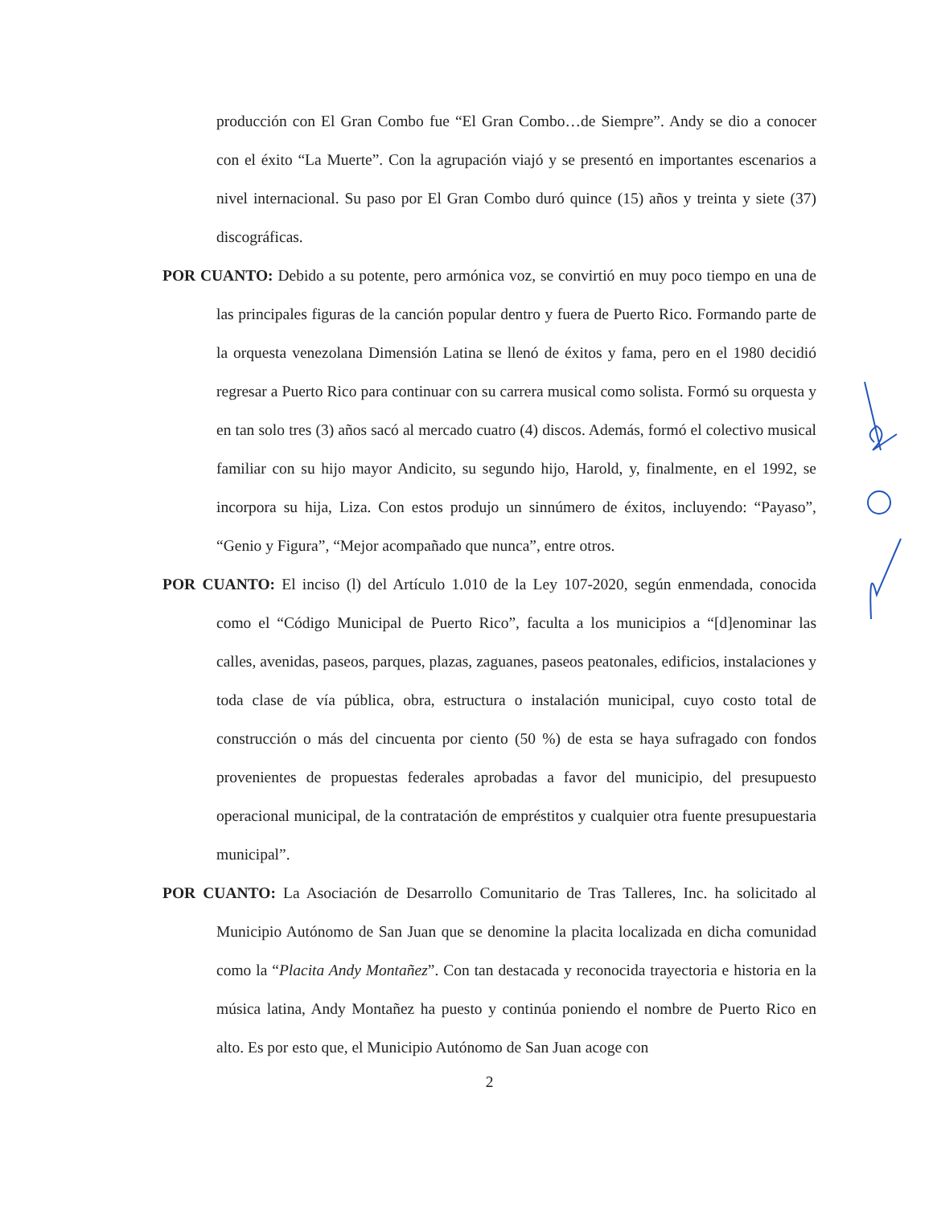producción con El Gran Combo fue “El Gran Combo…de Siempre”. Andy se dio a conocer con el éxito “La Muerte”. Con la agrupación viajó y se presentó en importantes escenarios a nivel internacional. Su paso por El Gran Combo duró quince (15) años y treinta y siete (37) discográficas.
POR CUANTO: Debido a su potente, pero armónica voz, se convirtió en muy poco tiempo en una de las principales figuras de la canción popular dentro y fuera de Puerto Rico. Formando parte de la orquesta venezolana Dimensión Latina se llenó de éxitos y fama, pero en el 1980 decidió regresar a Puerto Rico para continuar con su carrera musical como solista. Formó su orquesta y en tan solo tres (3) años sacó al mercado cuatro (4) discos. Además, formó el colectivo musical familiar con su hijo mayor Andicito, su segundo hijo, Harold, y, finalmente, en el 1992, se incorpora su hija, Liza. Con estos produjo un sinnúmero de éxitos, incluyendo: “Payaso”, “Genio y Figura”, “Mejor acompañado que nunca”, entre otros.
POR CUANTO: El inciso (l) del Artículo 1.010 de la Ley 107-2020, según enmendada, conocida como el “Código Municipal de Puerto Rico”, faculta a los municipios a “[d]enominar las calles, avenidas, paseos, parques, plazas, zaguanes, paseos peatonales, edificios, instalaciones y toda clase de vía pública, obra, estructura o instalación municipal, cuyo costo total de construcción o más del cincuenta por ciento (50 %) de esta se haya sufragado con fondos provenientes de propuestas federales aprobadas a favor del municipio, del presupuesto operacional municipal, de la contratación de empréstitos y cualquier otra fuente presupuestaria municipal”.
POR CUANTO: La Asociación de Desarrollo Comunitario de Tras Talleres, Inc. ha solicitado al Municipio Autónomo de San Juan que se denomine la placita localizada en dicha comunidad como la “Placita Andy Montañez”. Con tan destacada y reconocida trayectoria e historia en la música latina, Andy Montañez ha puesto y continúa poniendo el nombre de Puerto Rico en alto. Es por esto que, el Municipio Autónomo de San Juan acoge con
2